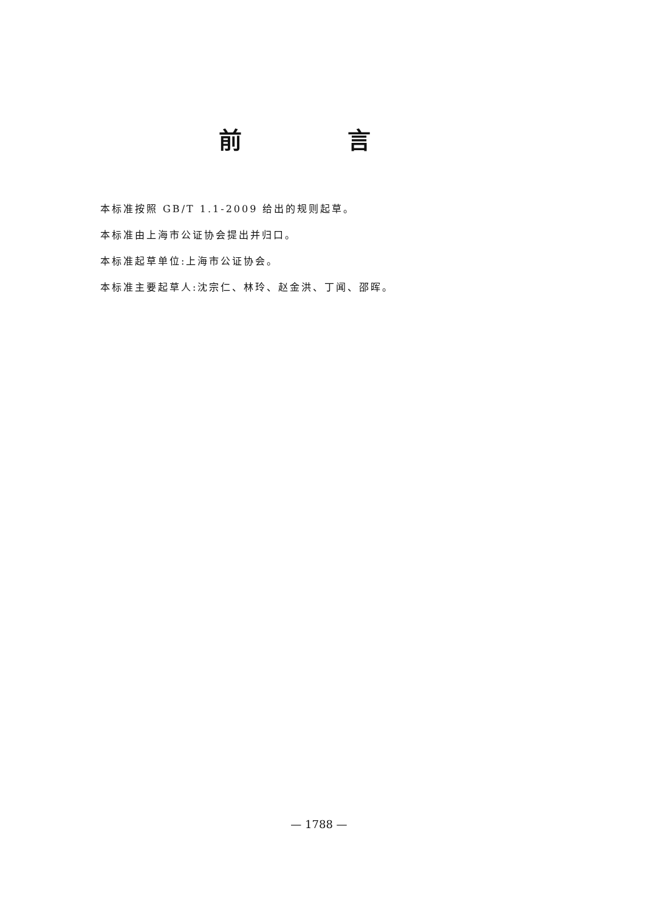前 言
本标准按照 GB/T 1.1-2009 给出的规则起草。
本标准由上海市公证协会提出并归口。
本标准起草单位:上海市公证协会。
本标准主要起草人:沈宗仁、林玲、赵金洪、丁闻、邵晖。
— 1788 —